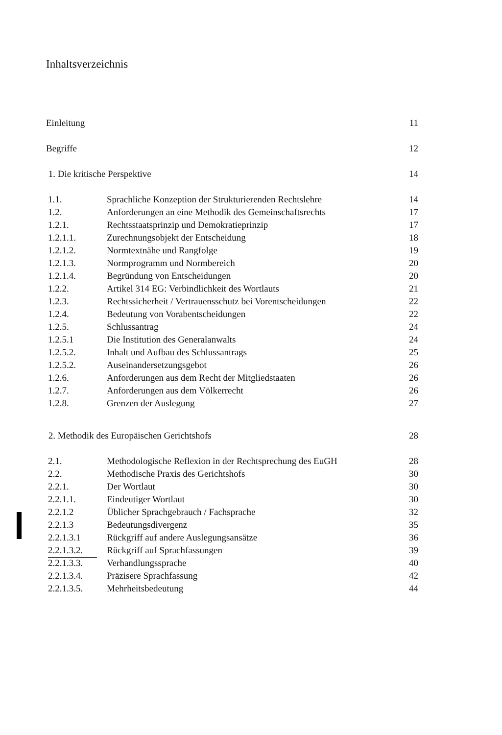Inhaltsverzeichnis
| Einleitung | | 11 |
| Begriffe | | 12 |
| 1. Die kritische Perspektive | | 14 |
| 1.1. | Sprachliche Konzeption der Strukturierenden Rechtslehre | 14 |
| 1.2. | Anforderungen an eine Methodik des Gemeinschaftsrechts | 17 |
| 1.2.1. | Rechtsstaatsprinzip und Demokratieprinzip | 17 |
| 1.2.1.1. | Zurechnungsobjekt der Entscheidung | 18 |
| 1.2.1.2. | Normtextnähe und Rangfolge | 19 |
| 1.2.1.3. | Normprogramm und Normbereich | 20 |
| 1.2.1.4. | Begründung von Entscheidungen | 20 |
| 1.2.2. | Artikel 314 EG: Verbindlichkeit des Wortlauts | 21 |
| 1.2.3. | Rechtssicherheit / Vertrauensschutz bei Vorentscheidungen | 22 |
| 1.2.4. | Bedeutung von Vorabentscheidungen | 22 |
| 1.2.5. | Schlussantrag | 24 |
| 1.2.5.1 | Die Institution des Generalanwalts | 24 |
| 1.2.5.2. | Inhalt und Aufbau des Schlussantrags | 25 |
| 1.2.5.2. | Auseinandersetzungsgebot | 26 |
| 1.2.6. | Anforderungen aus dem Recht der Mitgliedstaaten | 26 |
| 1.2.7. | Anforderungen aus dem Völkerrecht | 26 |
| 1.2.8. | Grenzen der Auslegung | 27 |
| 2. Methodik des Europäischen Gerichtshofs | | 28 |
| 2.1. | Methodologische Reflexion in der Rechtsprechung des EuGH | 28 |
| 2.2. | Methodische Praxis des Gerichtshofs | 30 |
| 2.2.1. | Der Wortlaut | 30 |
| 2.2.1.1. | Eindeutiger Wortlaut | 30 |
| 2.2.1.2 | Üblicher Sprachgebrauch / Fachsprache | 32 |
| 2.2.1.3 | Bedeutungsdivergenz | 35 |
| 2.2.1.3.1 | Rückgriff auf andere Auslegungsansätze | 36 |
| 2.2.1.3.2. | Rückgriff auf Sprachfassungen | 39 |
| 2.2.1.3.3. | Verhandlungssprache | 40 |
| 2.2.1.3.4. | Präzisere Sprachfassung | 42 |
| 2.2.1.3.5. | Mehrheitsbedeutung | 44 |